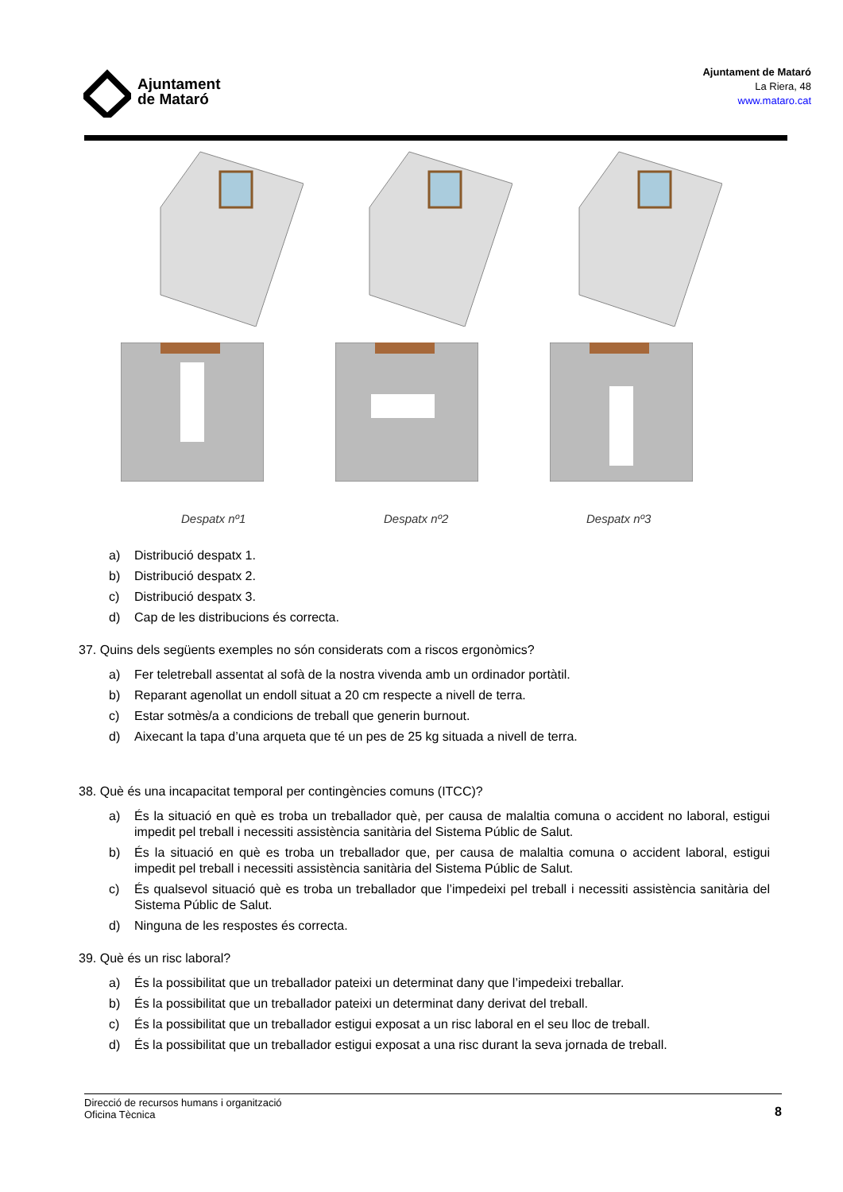Ajuntament
de Mataró
Ajuntament de Mataró
La Riera, 48
www.mataro.cat
Despatx nº1 Despatx nº2 Despatx nº3
a) Distribució despatx 1.
b) Distribució despatx 2.
c) Distribució despatx 3.
d) Cap de les distribucions és correcta.
37. Quins dels següents exemples no són considerats com a riscos ergonòmics?
a) Fer teletreball assentat al sofà de la nostra vivenda amb un ordinador portàtil.
b) Reparant agenollat un endoll situat a 20 cm respecte a nivell de terra.
c) Estar sotmès/a a condicions de treball que generin burnout.
d) Aixecant la tapa d’una arqueta que té un pes de 25 kg situada a nivell de terra.
38. Què és una incapacitat temporal per contingències comuns (ITCC)?
a) És la situació en què es troba un treballador què, per causa de malaltia comuna o accident no laboral, estigui impedit pel treball i necessiti assistència sanitària del Sistema Públic de Salut.
b) És la situació en què es troba un treballador que, per causa de malaltia comuna o accident laboral, estigui impedit pel treball i necessiti assistència sanitària del Sistema Públic de Salut.
c) És qualsevol situació què es troba un treballador que l’impedeixi pel treball i necessiti assistència sanitària del Sistema Públic de Salut.
d) Ninguna de les respostes és correcta.
39. Què és un risc laboral?
a) És la possibilitat que un treballador pateixi un determinat dany que l’impedeixi treballar.
b) És la possibilitat que un treballador pateixi un determinat dany derivat del treball.
c) És la possibilitat que un treballador estigui exposat a un risc laboral en el seu lloc de treball.
d) És la possibilitat que un treballador estigui exposat a una risc durant la seva jornada de treball.
Direcció de recursos humans i organització
Oficina Tècnica
8